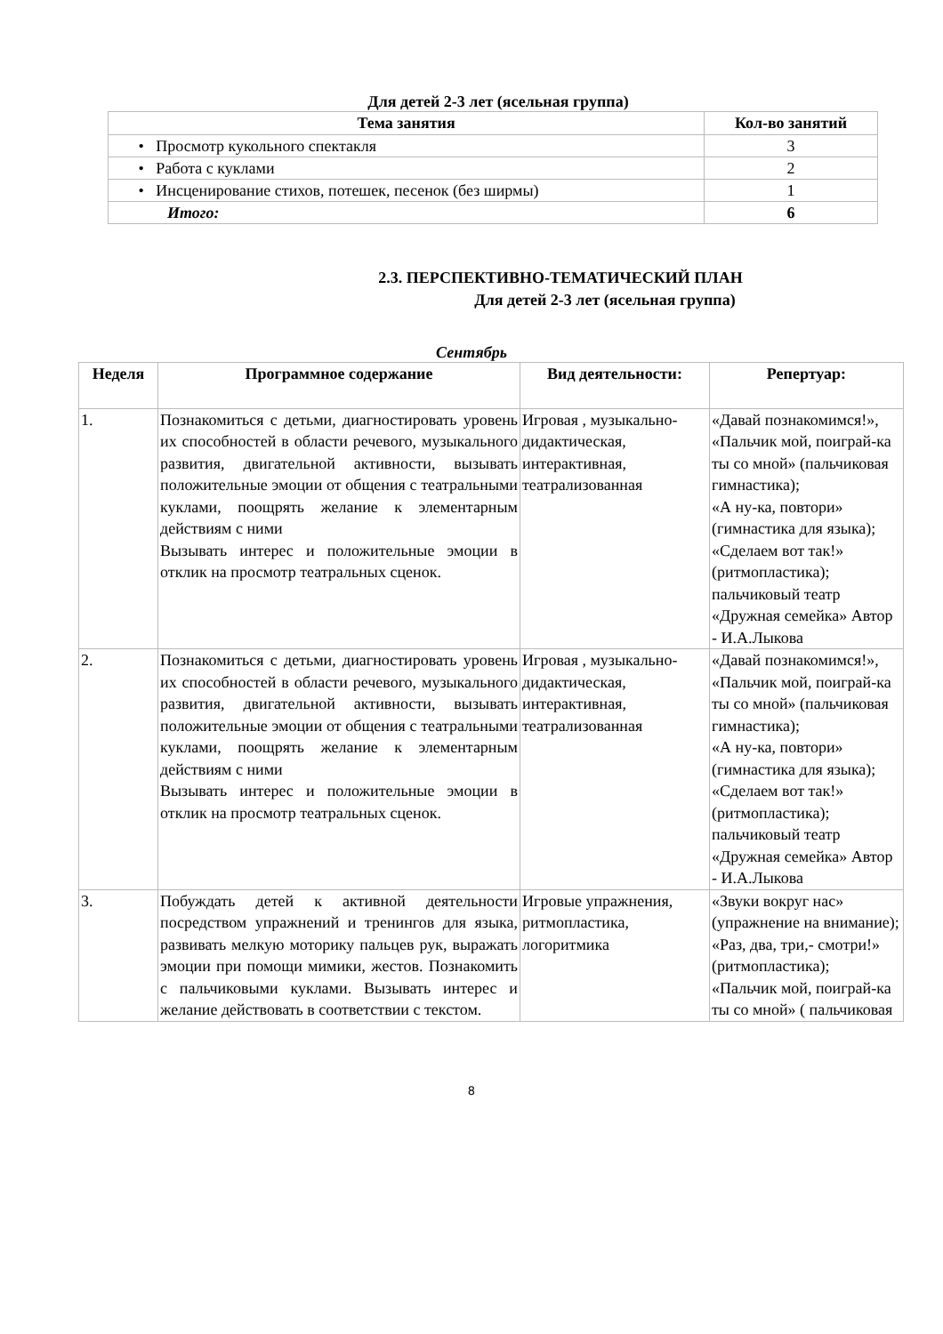Для детей 2-3 лет (ясельная группа)
| Тема занятия | Кол-во занятий |
| --- | --- |
| • Просмотр кукольного спектакля | 3 |
| • Работа с куклами | 2 |
| • Инсценирование стихов, потешек, песенок (без ширмы) | 1 |
| Итого: | 6 |
2.3. ПЕРСПЕКТИВНО-ТЕМАТИЧЕСКИЙ ПЛАН
Для детей 2-3 лет (ясельная группа)
Сентябрь
| Неделя | Программное содержание | Вид деятельности: | Репертуар: |
| --- | --- | --- | --- |
| 1. | Познакомиться с детьми, диагностировать уровень их способностей в области речевого, музыкального развития, двигательной активности, вызывать положительные эмоции от общения с театральными куклами, поощрять желание к элементарным действиям с ними Вызывать интерес и положительные эмоции в отклик на просмотр театральных сценок. | Игровая , музыкально-дидактическая, интерактивная, театрализованная | «Давай познакомимся!», «Пальчик мой, поиграй-ка ты со мной» (пальчиковая гимнастика); «А ну-ка, повтори» (гимнастика для языка); «Сделаем вот так!» (ритмопластика); пальчиковый театр «Дружная семейка» Автор - И.А.Лыкова |
| 2. | Познакомиться с детьми, диагностировать уровень их способностей в области речевого, музыкального развития, двигательной активности, вызывать положительные эмоции от общения с театральными куклами, поощрять желание к элементарным действиям с ними Вызывать интерес и положительные эмоции в отклик на просмотр театральных сценок. | Игровая , музыкально-дидактическая, интерактивная, театрализованная | «Давай познакомимся!», «Пальчик мой, поиграй-ка ты со мной» (пальчиковая гимнастика); «А ну-ка, повтори» (гимнастика для языка); «Сделаем вот так!» (ритмопластика); пальчиковый театр «Дружная семейка» Автор - И.А.Лыкова |
| 3. | Побуждать детей к активной деятельности посредством упражнений и тренингов для языка, развивать мелкую моторику пальцев рук, выражать эмоции при помощи мимики, жестов. Познакомить с пальчиковыми куклами. Вызывать интерес и желание действовать в соответствии с текстом. | Игровые упражнения, ритмопластика, логоритмика | «Звуки вокруг нас» (упражнение на внимание); «Раз, два, три,- смотри!» (ритмопластика); «Пальчик мой, поиграй-ка ты со мной» ( пальчиковая |
8